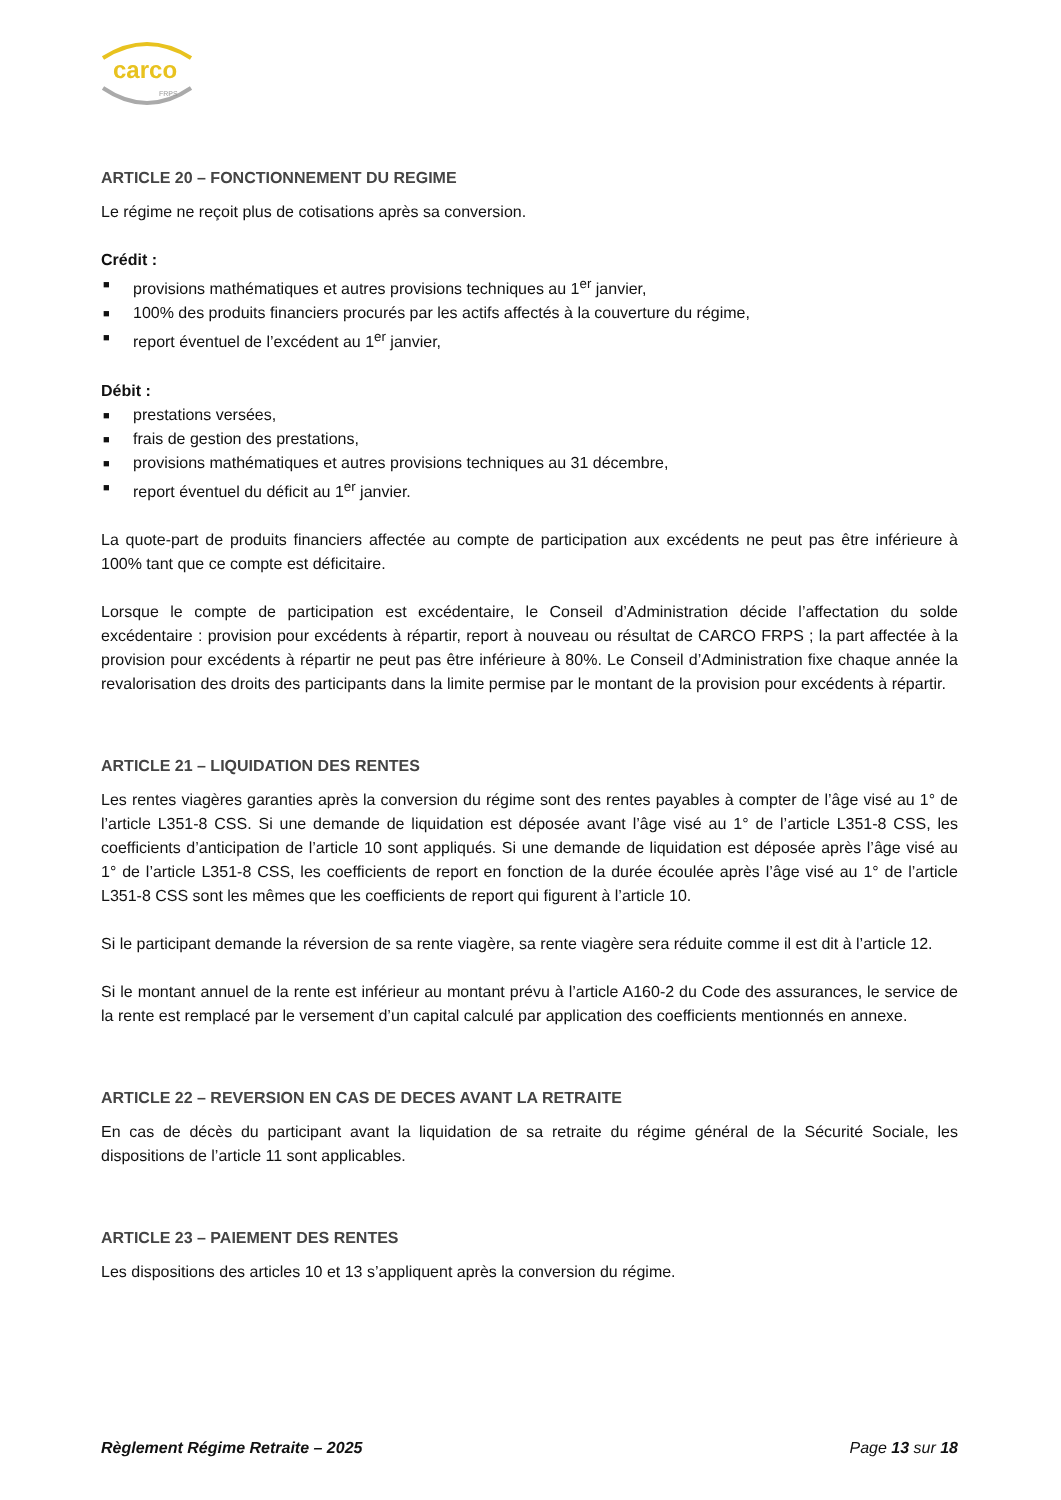carco FRPS
ARTICLE 20 – FONCTIONNEMENT DU REGIME
Le régime ne reçoit plus de cotisations après sa conversion.
Crédit :
■ provisions mathématiques et autres provisions techniques au 1<sup>er</sup> janvier,
■ 100% des produits financiers procurés par les actifs affectés à la couverture du régime,
■ report éventuel de l’excédent au 1<sup>er</sup> janvier,
Débit :
■ prestations versées,
■ frais de gestion des prestations,
■ provisions mathématiques et autres provisions techniques au 31 décembre,
■ report éventuel du déficit au 1<sup>er</sup> janvier.
La quote-part de produits financiers affectée au compte de participation aux excédents ne peut pas être inférieure à 100% tant que ce compte est déficitaire.
Lorsque le compte de participation est excédentaire, le Conseil d’Administration décide l’affectation du solde excédentaire : provision pour excédents à répartir, report à nouveau ou résultat de CARCO FRPS ; la part affectée à la provision pour excédents à répartir ne peut pas être inférieure à 80%. Le Conseil d’Administration fixe chaque année la revalorisation des droits des participants dans la limite permise par le montant de la provision pour excédents à répartir.
ARTICLE 21 – LIQUIDATION DES RENTES
Les rentes viagères garanties après la conversion du régime sont des rentes payables à compter de l’âge visé au 1° de l’article L351-8 CSS. Si une demande de liquidation est déposée avant l’âge visé au 1° de l’article L351-8 CSS, les coefficients d’anticipation de l’article 10 sont appliqués. Si une demande de liquidation est déposée après l’âge visé au 1° de l’article L351-8 CSS, les coefficients de report en fonction de la durée écoulée après l’âge visé au 1° de l’article L351-8 CSS sont les mêmes que les coefficients de report qui figurent à l’article 10.
Si le participant demande la réversion de sa rente viagère, sa rente viagère sera réduite comme il est dit à l’article 12.
Si le montant annuel de la rente est inférieur au montant prévu à l’article A160-2 du Code des assurances, le service de la rente est remplacé par le versement d’un capital calculé par application des coefficients mentionnés en annexe.
ARTICLE 22 – REVERSION EN CAS DE DECES AVANT LA RETRAITE
En cas de décès du participant avant la liquidation de sa retraite du régime général de la Sécurité Sociale, les dispositions de l’article 11 sont applicables.
ARTICLE 23 – PAIEMENT DES RENTES
Les dispositions des articles 10 et 13 s’appliquent après la conversion du régime.
Règlement Régime Retraite – 2025 Page 13 sur 18